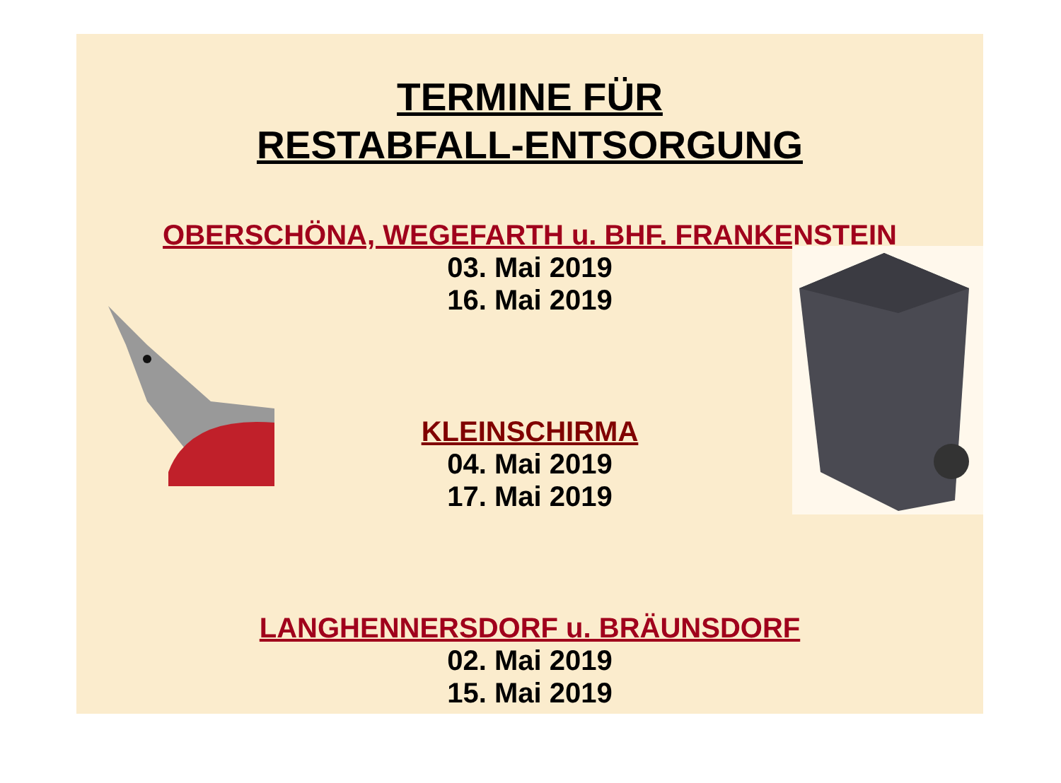TERMINE FÜR
RESTABFALL-ENTSORGUNG
OBERSCHÖNA, WEGEFARTH u. BHF. FRANKENSTEIN
03. Mai 2019
16. Mai 2019
KLEINSCHIRMA
04. Mai 2019
17. Mai 2019
LANGHENNERSDORF u. BRÄUNSDORF
02. Mai 2019
15. Mai 2019